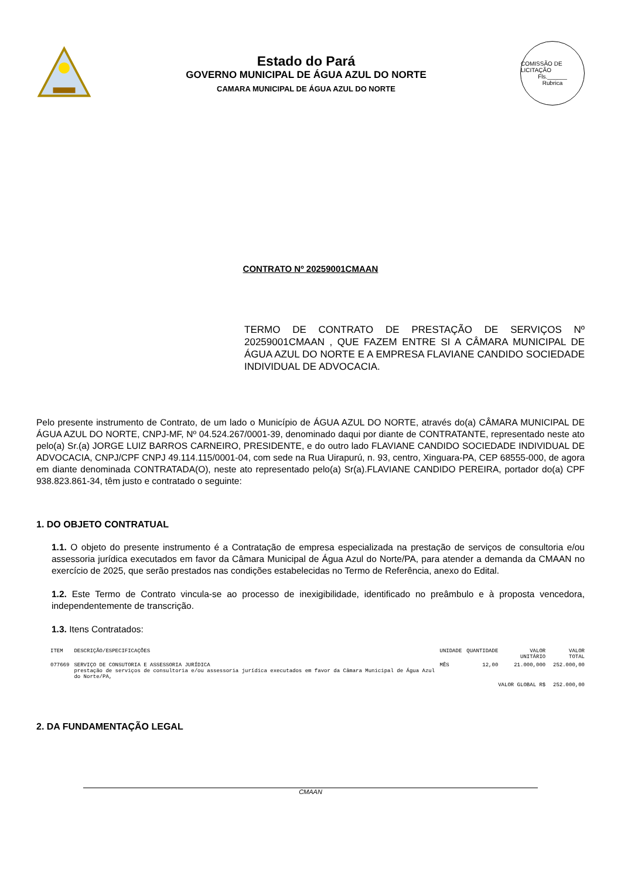Estado do Pará
GOVERNO MUNICIPAL DE ÁGUA AZUL DO NORTE
CAMARA MUNICIPAL DE ÁGUA AZUL DO NORTE
COMISSÃO DE LICITAÇÃO
Fls.______
Rubrica
CONTRATO Nº 20259001CMAAN
TERMO DE CONTRATO DE PRESTAÇÃO DE SERVIÇOS Nº 20259001CMAAN , QUE FAZEM ENTRE SI A CÂMARA MUNICIPAL DE ÁGUA AZUL DO NORTE E A EMPRESA FLAVIANE CANDIDO SOCIEDADE INDIVIDUAL DE ADVOCACIA.
Pelo presente instrumento de Contrato, de um lado o Município de ÁGUA AZUL DO NORTE, através do(a) CÂMARA MUNICIPAL DE ÁGUA AZUL DO NORTE, CNPJ-MF, Nº 04.524.267/0001-39, denominado daqui por diante de CONTRATANTE, representado neste ato pelo(a) Sr.(a) JORGE LUIZ BARROS CARNEIRO, PRESIDENTE, e do outro lado FLAVIANE CANDIDO SOCIEDADE INDIVIDUAL DE ADVOCACIA, CNPJ/CPF CNPJ 49.114.115/0001-04, com sede na Rua Uirapurú, n. 93, centro, Xinguara-PA, CEP 68555-000, de agora em diante denominada CONTRATADA(O), neste ato representado pelo(a) Sr(a).FLAVIANE CANDIDO PEREIRA, portador do(a) CPF 938.823.861-34, têm justo e contratado o seguinte:
1. DO OBJETO CONTRATUAL
1.1. O objeto do presente instrumento é a Contratação de empresa especializada na prestação de serviços de consultoria e/ou assessoria jurídica executados em favor da Câmara Municipal de Água Azul do Norte/PA, para atender a demanda da CMAAN no exercício de 2025, que serão prestados nas condições estabelecidas no Termo de Referência, anexo do Edital.
1.2. Este Termo de Contrato vincula-se ao processo de inexigibilidade, identificado no preâmbulo e à proposta vencedora, independentemente de transcrição.
1.3. Itens Contratados:
| ITEM | DESCRIÇÃO/ESPECIFICAÇÕES | UNIDADE | QUANTIDADE | VALOR UNITÁRIO | VALOR TOTAL |
| --- | --- | --- | --- | --- | --- |
| 077669 | SERVIÇO DE CONSUTORIA E ASSESSORIA JURÍDICA prestação de serviços de consultoria e/ou assessoria jurídica executados em favor da Câmara Municipal de Água Azul do Norte/PA, | MÊS | 12,00 | 21.000,000 | 252.000,00 |
| VALOR GLOBAL R$ | | | | | 252.000,00 |
2. DA FUNDAMENTAÇÃO LEGAL
CMAAN